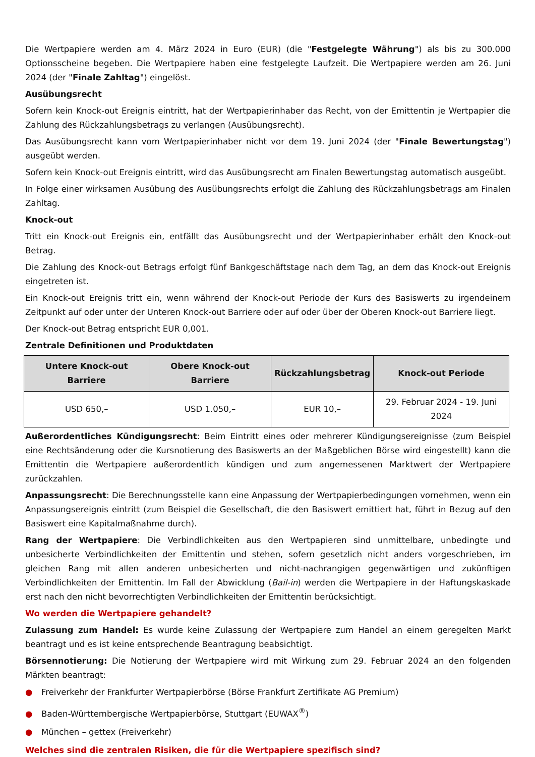Die Wertpapiere werden am 4. März 2024 in Euro (EUR) (die "Festgelegte Währung") als bis zu 300.000 Optionsscheine begeben. Die Wertpapiere haben eine festgelegte Laufzeit. Die Wertpapiere werden am 26. Juni 2024 (der "Finale Zahltag") eingelöst.
Ausübungsrecht
Sofern kein Knock-out Ereignis eintritt, hat der Wertpapierinhaber das Recht, von der Emittentin je Wertpapier die Zahlung des Rückzahlungsbetrags zu verlangen (Ausübungsrecht).
Das Ausübungsrecht kann vom Wertpapierinhaber nicht vor dem 19. Juni 2024 (der "Finale Bewertungstag") ausgeübt werden.
Sofern kein Knock-out Ereignis eintritt, wird das Ausübungsrecht am Finalen Bewertungstag automatisch ausgeübt.
In Folge einer wirksamen Ausübung des Ausübungsrechts erfolgt die Zahlung des Rückzahlungsbetrags am Finalen Zahltag.
Knock-out
Tritt ein Knock-out Ereignis ein, entfällt das Ausübungsrecht und der Wertpapierinhaber erhält den Knock-out Betrag.
Die Zahlung des Knock-out Betrags erfolgt fünf Bankgeschäftstage nach dem Tag, an dem das Knock-out Ereignis eingetreten ist.
Ein Knock-out Ereignis tritt ein, wenn während der Knock-out Periode der Kurs des Basiswerts zu irgendeinem Zeitpunkt auf oder unter der Unteren Knock-out Barriere oder auf oder über der Oberen Knock-out Barriere liegt.
Der Knock-out Betrag entspricht EUR 0,001.
Zentrale Definitionen und Produktdaten
| Untere Knock-out Barriere | Obere Knock-out Barriere | Rückzahlungsbetrag | Knock-out Periode |
| --- | --- | --- | --- |
| USD 650,– | USD 1.050,– | EUR 10,– | 29. Februar 2024 - 19. Juni 2024 |
Außerordentliches Kündigungsrecht: Beim Eintritt eines oder mehrerer Kündigungsereignisse (zum Beispiel eine Rechtsänderung oder die Kursnotierung des Basiswerts an der Maßgeblichen Börse wird eingestellt) kann die Emittentin die Wertpapiere außerordentlich kündigen und zum angemessenen Marktwert der Wertpapiere zurückzahlen.
Anpassungsrecht: Die Berechnungsstelle kann eine Anpassung der Wertpapierbedingungen vornehmen, wenn ein Anpassungsereignis eintritt (zum Beispiel die Gesellschaft, die den Basiswert emittiert hat, führt in Bezug auf den Basiswert eine Kapitalmaßnahme durch).
Rang der Wertpapiere: Die Verbindlichkeiten aus den Wertpapieren sind unmittelbare, unbedingte und unbesicherte Verbindlichkeiten der Emittentin und stehen, sofern gesetzlich nicht anders vorgeschrieben, im gleichen Rang mit allen anderen unbesicherten und nicht-nachrangigen gegenwärtigen und zukünftigen Verbindlichkeiten der Emittentin. Im Fall der Abwicklung (Bail-in) werden die Wertpapiere in der Haftungskaskade erst nach den nicht bevorrechtigten Verbindlichkeiten der Emittentin berücksichtigt.
Wo werden die Wertpapiere gehandelt?
Zulassung zum Handel: Es wurde keine Zulassung der Wertpapiere zum Handel an einem geregelten Markt beantragt und es ist keine entsprechende Beantragung beabsichtigt.
Börsennotierung: Die Notierung der Wertpapiere wird mit Wirkung zum 29. Februar 2024 an den folgenden Märkten beantragt:
● Freiverkehr der Frankfurter Wertpapierbörse (Börse Frankfurt Zertifikate AG Premium)
● Baden-Württembergische Wertpapierbörse, Stuttgart (EUWAX<sup>®</sup>)
● München – gettex (Freiverkehr)
Welches sind die zentralen Risiken, die für die Wertpapiere spezifisch sind?